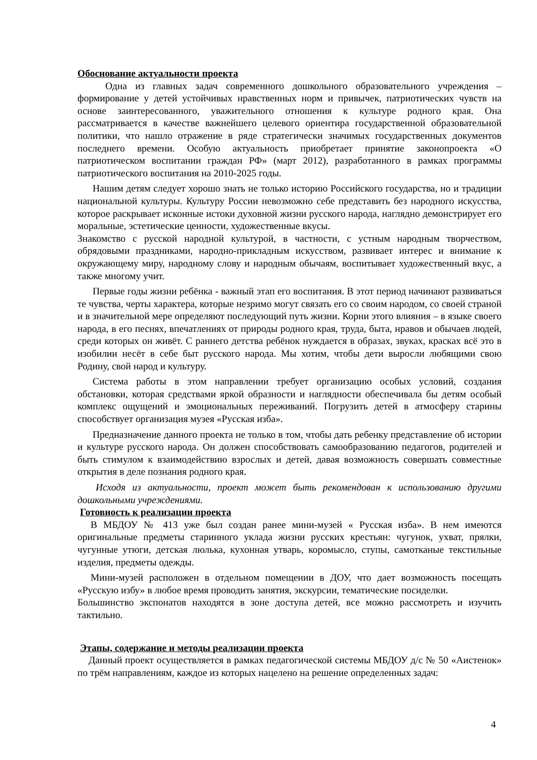Обоснование актуальности проекта
Одна из главных задач современного дошкольного образовательного учреждения – формирование у детей устойчивых нравственных норм и привычек, патриотических чувств на основе заинтересованного, уважительного отношения к культуре родного края. Она рассматривается в качестве важнейшего целевого ориентира государственной образовательной политики, что нашло отражение в ряде стратегически значимых государственных документов последнего времени. Особую актуальность приобретает принятие законопроекта «О патриотическом воспитании граждан РФ» (март 2012), разработанного в рамках программы патриотического воспитания на 2010-2025 годы.
Нашим детям следует хорошо знать не только историю Российского государства, но и традиции национальной культуры. Культуру России невозможно себе представить без народного искусства, которое раскрывает исконные истоки духовной жизни русского народа, наглядно демонстрирует его моральные, эстетические ценности, художественные вкусы.
Знакомство с русской народной культурой, в частности, с устным народным творчеством, обрядовыми праздниками, народно-прикладным искусством, развивает интерес и внимание к окружающему миру, народному слову и народным обычаям, воспитывает художественный вкус, а также многому учит.
Первые годы жизни ребёнка - важный этап его воспитания. В этот период начинают развиваться те чувства, черты характера, которые незримо могут связать его со своим народом, со своей страной и в значительной мере определяют последующий путь жизни. Корни этого влияния – в языке своего народа, в его песнях, впечатлениях от природы родного края, труда, быта, нравов и обычаев людей, среди которых он живёт. С раннего детства ребёнок нуждается в образах, звуках, красках всё это в изобилии несёт в себе быт русского народа. Мы хотим, чтобы дети выросли любящими свою Родину, свой народ и культуру.
Система работы в этом направлении требует организацию особых условий, создания обстановки, которая средствами яркой образности и наглядности обеспечивала бы детям особый комплекс ощущений и эмоциональных переживаний. Погрузить детей в атмосферу старины способствует организация музея «Русская изба».
Предназначение данного проекта не только в том, чтобы дать ребенку представление об истории и культуре русского народа. Он должен способствовать самообразованию педагогов, родителей и быть стимулом к взаимодействию взрослых и детей, давая возможность совершать совместные открытия в деле познания родного края.
Исходя из актуальности, проект может быть рекомендован к использованию другими дошкольными учреждениями.
Готовность к реализации проекта
В МБДОУ № 413 уже был создан ранее мини-музей « Русская изба». В нем имеются оригинальные предметы старинного уклада жизни русских крестьян: чугунок, ухват, прялки, чугунные утюги, детская люлька, кухонная утварь, коромысло, ступы, самотканые текстильные изделия, предметы одежды.
Мини-музей расположен в отдельном помещении в ДОУ, что дает возможность посещать «Русскую избу» в любое время проводить занятия, экскурсии, тематические посиделки.
Большинство экспонатов находятся в зоне доступа детей, все можно рассмотреть и изучить тактильно.
Этапы, содержание и методы реализации проекта
Данный проект осуществляется в рамках педагогической системы МБДОУ д/с № 50 «Аистенок» по трём направлениям, каждое из которых нацелено на решение определенных задач:
4